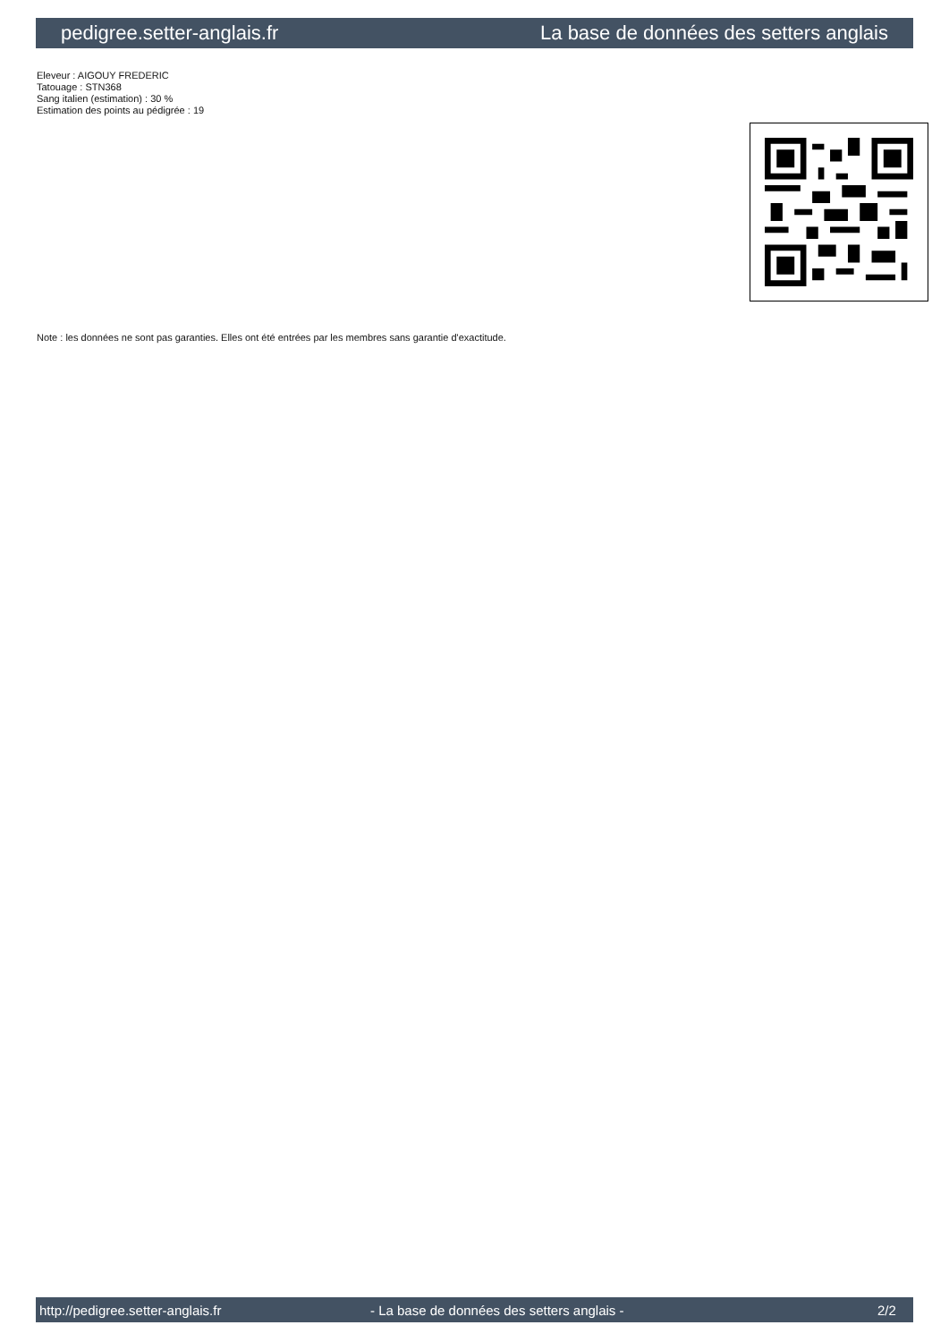pedigree.setter-anglais.fr La base de données des setters anglais
Eleveur : AIGOUY FREDERIC
Tatouage : STN368
Sang italien (estimation) : 30 %
Estimation des points au pédigrée : 19
Note : les données ne sont pas garanties. Elles ont été entrées par les membres sans garantie d'exactitude.
http://pedigree.setter-anglais.fr - La base de données des setters anglais - 2/2